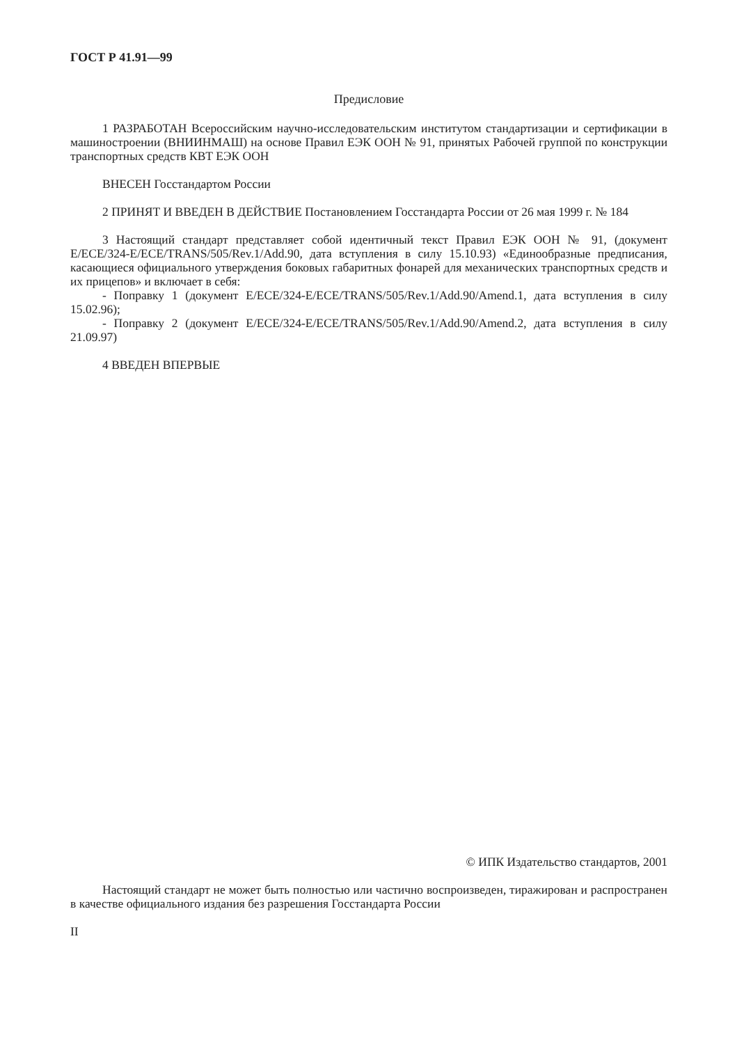ГОСТ Р 41.91—99
Предисловие
1 РАЗРАБОТАН Всероссийским научно-исследовательским институтом стандартизации и сертификации в машиностроении (ВНИИНМАШ) на основе Правил ЕЭК ООН № 91, принятых Рабочей группой по конструкции транспортных средств КВТ ЕЭК ООН
ВНЕСЕН Госстандартом России
2 ПРИНЯТ И ВВЕДЕН В ДЕЙСТВИЕ Постановлением Госстандарта России от 26 мая 1999 г. № 184
3 Настоящий стандарт представляет собой идентичный текст Правил ЕЭК ООН № 91, (документ E/ECE/324-E/ECE/TRANS/505/Rev.1/Add.90, дата вступления в силу 15.10.93) «Единообразные предписания, касающиеся официального утверждения боковых габаритных фонарей для механических транспортных средств и их прицепов» и включает в себя:
- Поправку 1 (документ E/ECE/324-E/ECE/TRANS/505/Rev.1/Add.90/Amend.1, дата вступления в силу 15.02.96);
- Поправку 2 (документ E/ECE/324-E/ECE/TRANS/505/Rev.1/Add.90/Amend.2, дата вступления в силу 21.09.97)
4 ВВЕДЕН ВПЕРВЫЕ
© ИПК Издательство стандартов, 2001
Настоящий стандарт не может быть полностью или частично воспроизведен, тиражирован и распространен в качестве официального издания без разрешения Госстандарта России
II